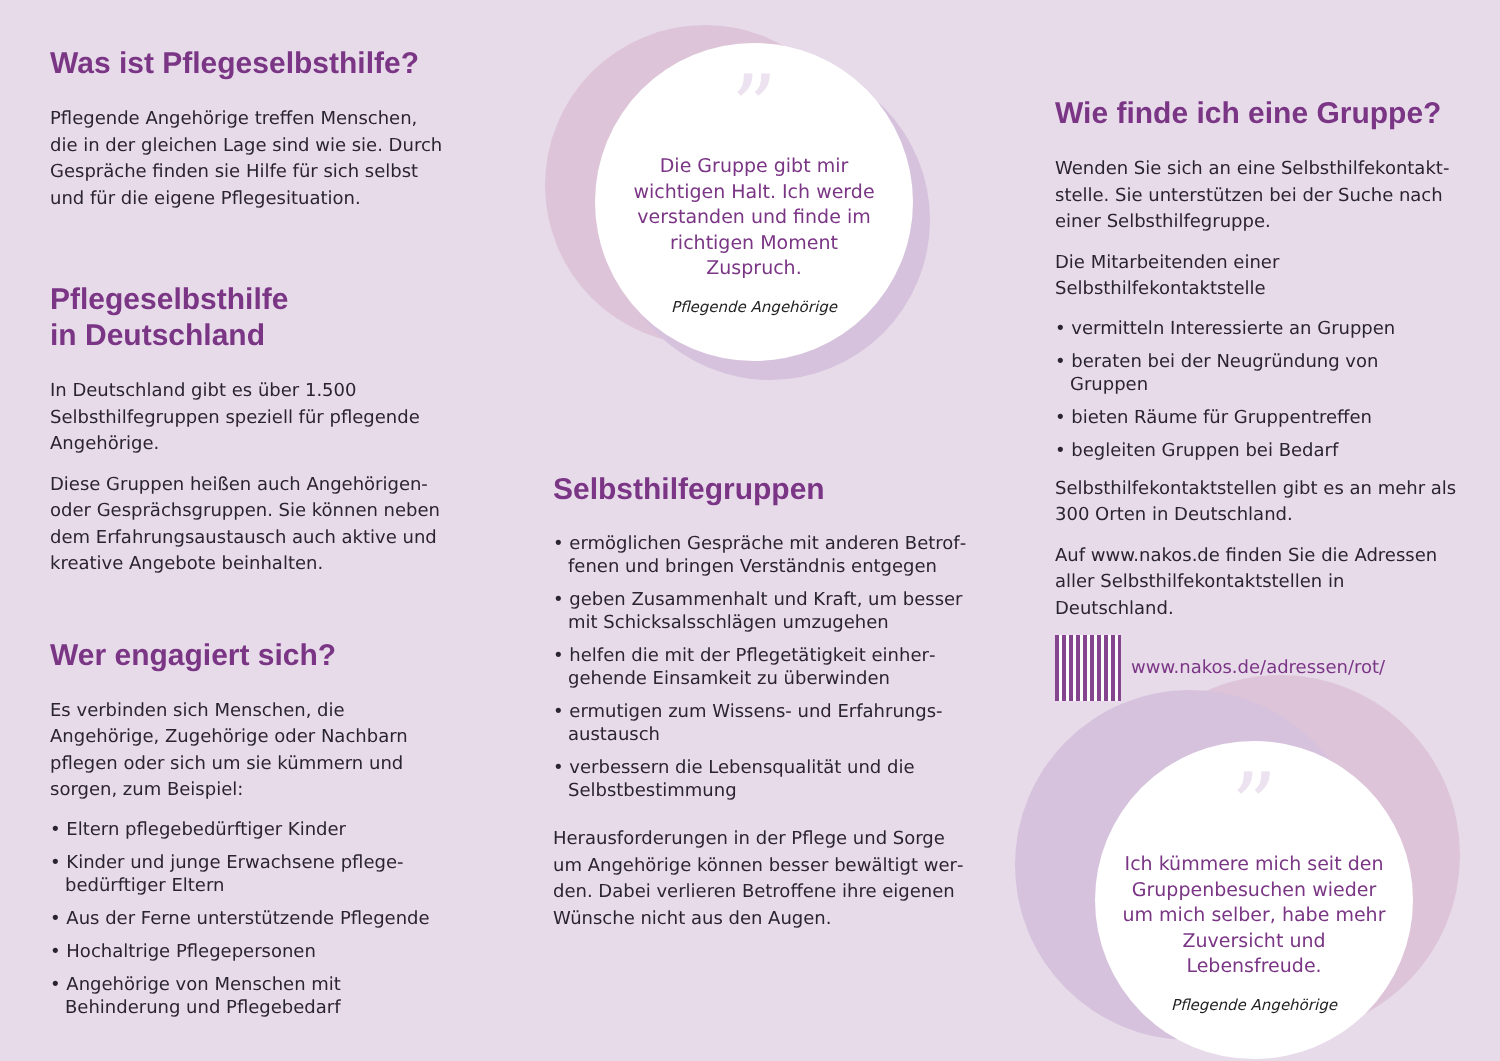Was ist Pflegeselbsthilfe?
Pflegende Angehörige treffen Menschen, die in der gleichen Lage sind wie sie. Durch Gespräche finden sie Hilfe für sich selbst und für die eigene Pflegesituation.
Pflegeselbsthilfe
in Deutschland
In Deutschland gibt es über 1.500 Selbsthilfe­gruppen speziell für pflegende Angehörige.
Diese Gruppen heißen auch Angehörigen- oder Gesprächsgruppen. Sie können neben dem Erfahrungsaustausch auch aktive und kreative Angebote beinhalten.
Wer engagiert sich?
Es verbinden sich Menschen, die Angehörige, Zugehörige oder Nachbarn pflegen oder sich um sie kümmern und sorgen, zum Beispiel:
• Eltern pflegebedürftiger Kinder
• Kinder und junge Erwachsene pflege­bedürftiger Eltern
• Aus der Ferne unterstützende Pflegende
• Hochaltrige Pflegepersonen
• Angehörige von Menschen mit Behinderung und Pflegebedarf
”
Die Gruppe gibt mir wichtigen Halt. Ich werde verstanden und finde im richtigen Moment Zuspruch.
Pflegende Angehörige
Selbsthilfegruppen
• ermöglichen Gespräche mit anderen Betrof­fenen und bringen Verständnis entgegen
• geben Zusammenhalt und Kraft, um besser mit Schicksalsschlägen umzugehen
• helfen die mit der Pflegetätigkeit einher­gehende Einsamkeit zu überwinden
• ermutigen zum Wissens- und Erfahrungs­austausch
• verbessern die Lebensqualität und die Selbstbestimmung
Herausforderungen in der Pflege und Sorge um Angehörige können besser bewältigt wer­den. Dabei verlieren Betroffene ihre eigenen Wünsche nicht aus den Augen.
Wie finde ich eine Gruppe?
Wenden Sie sich an eine Selbsthilfekontakt­stelle. Sie unterstützen bei der Suche nach einer Selbsthilfegruppe.
Die Mitarbeitenden einer Selbsthilfekontaktstelle
• vermitteln Interessierte an Gruppen
• beraten bei der Neugründung von Gruppen
• bieten Räume für Gruppentreffen
• begleiten Gruppen bei Bedarf
Selbsthilfekontaktstellen gibt es an mehr als 300 Orten in Deutschland.
Auf www.nakos.de finden Sie die Adressen aller Selbsthilfekontaktstellen in Deutschland.
www.nakos.de/adressen/rot/
”
Ich kümmere mich seit den Gruppenbesuchen wieder um mich selber, habe mehr Zuversicht und Lebensfreude.
Pflegende Angehörige